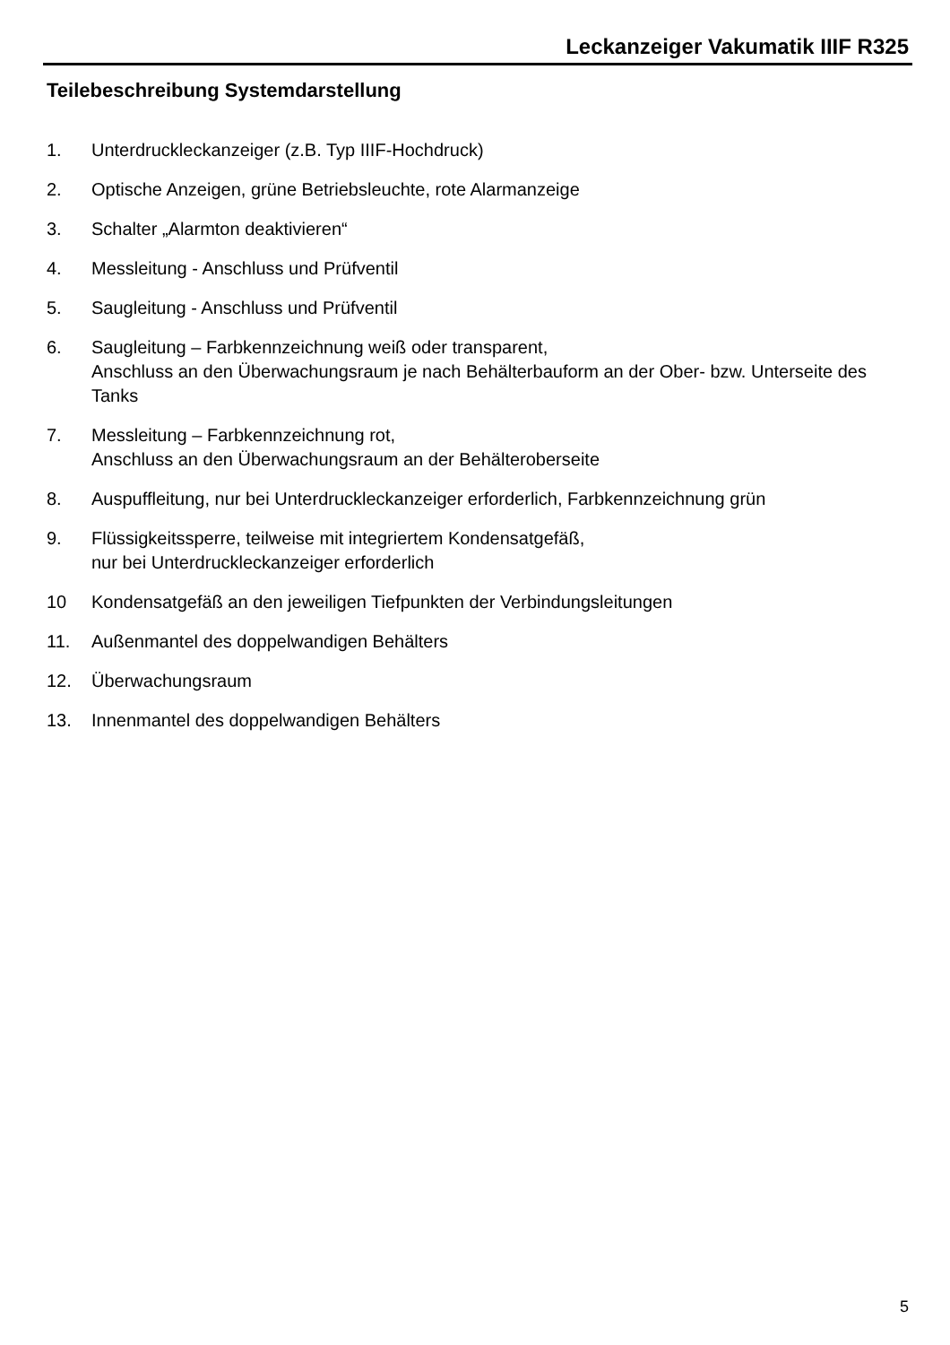Leckanzeiger Vakumatik IIIF R325
Teilebeschreibung Systemdarstellung
1. Unterdruckleckanzeiger (z.B. Typ IIIF-Hochdruck)
2. Optische Anzeigen, grüne Betriebsleuchte, rote Alarmanzeige
3. Schalter „Alarmton deaktivieren“
4. Messleitung - Anschluss und Prüfventil
5. Saugleitung - Anschluss und Prüfventil
6. Saugleitung – Farbkennzeichnung weiß oder transparent,
Anschluss an den Überwachungsraum je nach Behälterbauform an der Ober- bzw. Unterseite des Tanks
7. Messleitung – Farbkennzeichnung rot,
Anschluss an den Überwachungsraum an der Behälteroberseite
8. Auspuffleitung, nur bei Unterdruckleckanzeiger erforderlich, Farbkennzeichnung grün
9. Flüssigkeitssperre, teilweise mit integriertem Kondensatgefäß,
nur bei Unterdruckleckanzeiger erforderlich
10 Kondensatgefäß an den jeweiligen Tiefpunkten der Verbindungsleitungen
11. Außenmantel des doppelwandigen Behälters
12. Überwachungsraum
13. Innenmantel des doppelwandigen Behälters
5